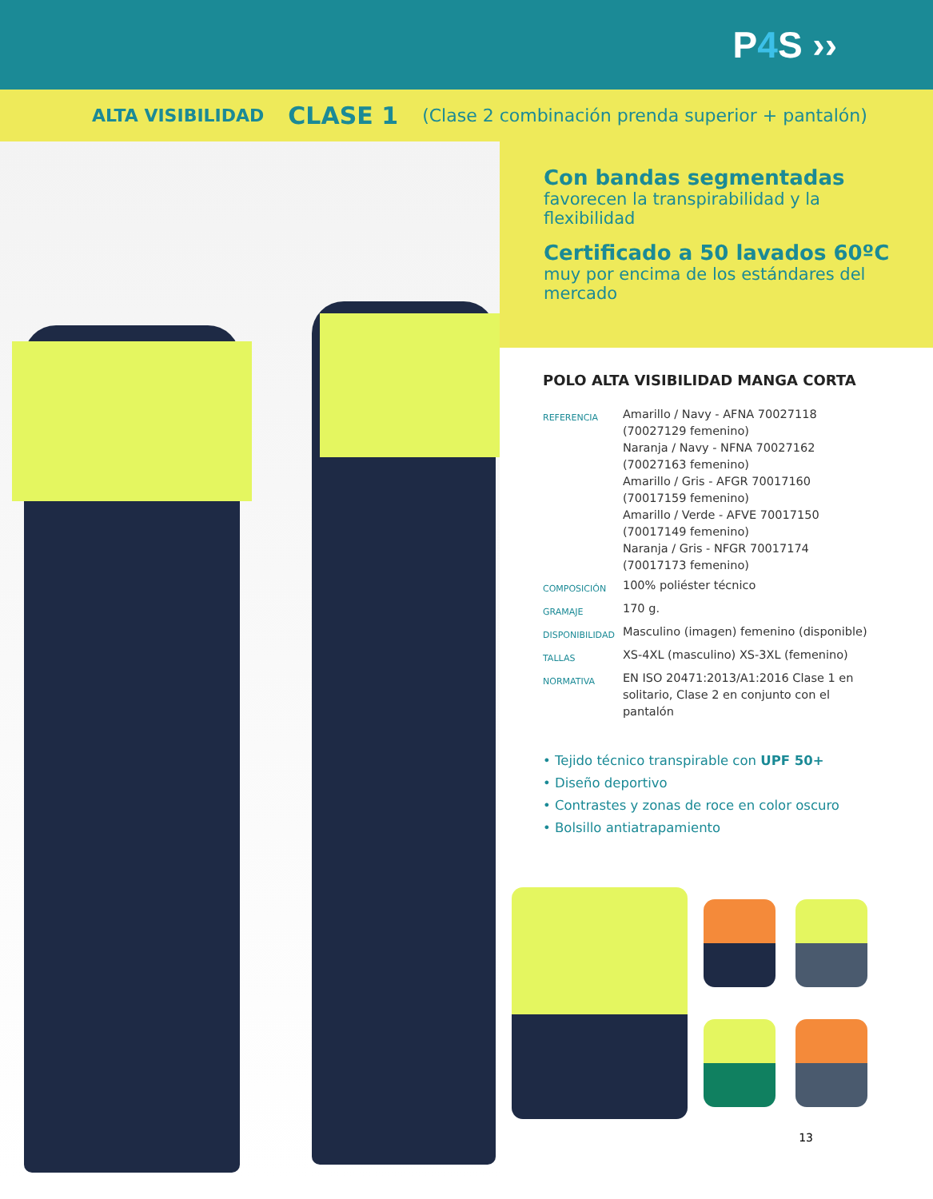P4 S ››
ALTA VISIBILIDAD CLASE 1 (Clase 2 combinación prenda superior + pantalón)
Con bandas segmentadas
favorecen la transpirabilidad y la flexibilidad
Certificado a 50 lavados 60ºC
muy por encima de los estándares del mercado
POLO ALTA VISIBILIDAD MANGA CORTA
| REFERENCIA | Amarillo / Navy - AFNA 70027118 (70027129 femenino) Naranja / Navy - NFNA 70027162 (70027163 femenino) Amarillo / Gris - AFGR 70017160 (70017159 femenino) Amarillo / Verde - AFVE 70017150 (70017149 femenino) Naranja / Gris - NFGR 70017174 (70017173 femenino) |
| COMPOSICIÓN | 100% poliéster técnico |
| GRAMAJE | 170 g. |
| DISPONIBILIDAD | Masculino (imagen) femenino (disponible) |
| TALLAS | XS-4XL (masculino) XS-3XL (femenino) |
| NORMATIVA | EN ISO 20471:2013/A1:2016 Clase 1 en solitario, Clase 2 en conjunto con el pantalón |
• Tejido técnico transpirable con UPF 50+
• Diseño deportivo
• Contrastes y zonas de roce en color oscuro
• Bolsillo antiatrapamiento
13